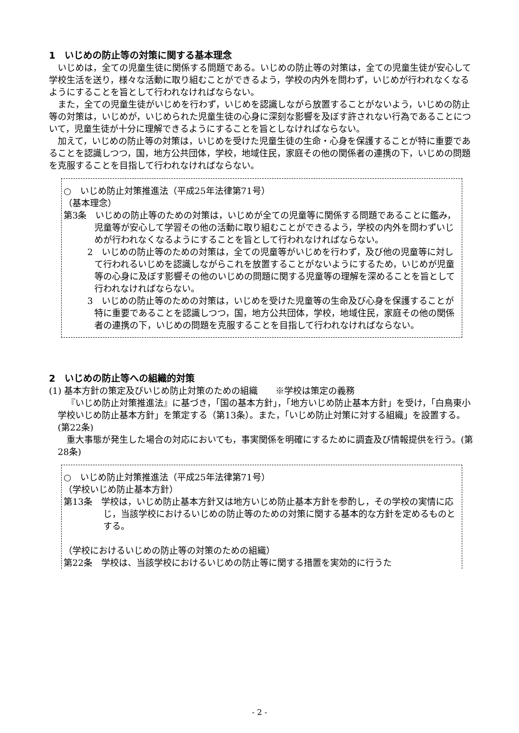1　いじめの防止等の対策に関する基本理念
いじめは，全ての児童生徒に関係する問題である。いじめの防止等の対策は，全ての児童生徒が安心して学校生活を送り，様々な活動に取り組むことができるよう，学校の内外を問わず，いじめが行われなくなるようにすることを旨として行われなければならない。
また，全ての児童生徒がいじめを行わず，いじめを認識しながら放置することがないよう，いじめの防止等の対策は，いじめが，いじめられた児童生徒の心身に深刻な影響を及ぼす許されない行為であることについて，児童生徒が十分に理解できるようにすることを旨としなければならない。
加えて，いじめの防止等の対策は，いじめを受けた児童生徒の生命・心身を保護することが特に重要であることを認識しつつ，国，地方公共団体，学校，地域住民，家庭その他の関係者の連携の下，いじめの問題を克服することを目指して行われなければならない。
○　いじめ防止対策推進法（平成25年法律第71号）
（基本理念）
第3条　いじめの防止等のための対策は，いじめが全ての児童等に関係する問題であることに鑑み，児童等が安心して学習その他の活動に取り組むことができるよう，学校の内外を問わずいじめが行われなくなるようにすることを旨として行われなければならない。
2　いじめの防止等のための対策は，全ての児童等がいじめを行わず，及び他の児童等に対して行われるいじめを認識しながらこれを放置することがないようにするため，いじめが児童等の心身に及ぼす影響その他のいじめの問題に関する児童等の理解を深めることを旨として行われなければならない。
3　いじめの防止等のための対策は，いじめを受けた児童等の生命及び心身を保護することが特に重要であることを認識しつつ，国，地方公共団体，学校，地域住民，家庭その他の関係者の連携の下，いじめの問題を克服することを目指して行われなければならない。
2　いじめの防止等への組織的対策
(1) 基本方針の策定及びいじめ防止対策のための組織　　※学校は策定の義務
『いじめ防止対策推進法』に基づき，「国の基本方針」，「地方いじめ防止基本方針」を受け，「白鳥東小学校いじめ防止基本方針」を策定する（第13条）。また，「いじめ防止対策に対する組織」を設置する。(第22条)
重大事態が発生した場合の対応においても，事実関係を明確にするために調査及び情報提供を行う。(第28条)
○　いじめ防止対策推進法（平成25年法律第71号）
（学校いじめ防止基本方針）
第13条　学校は，いじめ防止基本方針又は地方いじめ防止基本方針を参酌し，その学校の実情に応じ，当該学校におけるいじめの防止等のための対策に関する基本的な方針を定めるものとする。
（学校におけるいじめの防止等の対策のための組織）
第22条　学校は、当該学校におけるいじめの防止等に関する措置を実効的に行うた
- 2 -